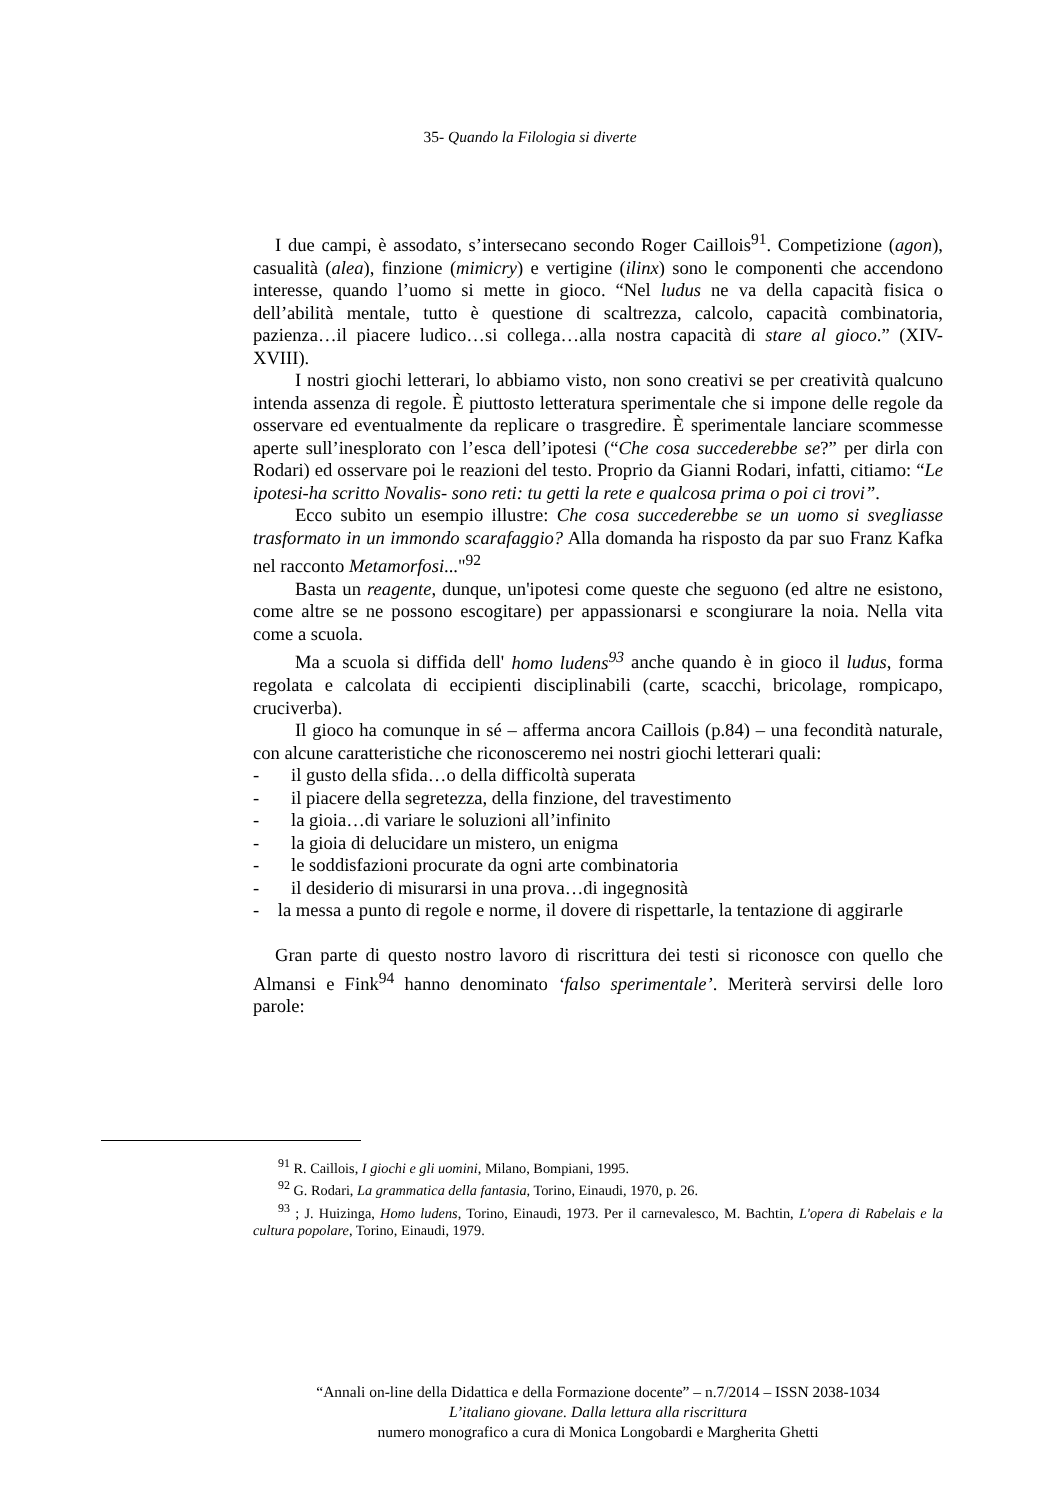35- Quando la Filologia si diverte
I due campi, è assodato, s’intersecano secondo Roger Caillois<sup>91</sup>. Competizione (agon), casualità (alea), finzione (mimicry) e vertigine (ilinx) sono le componenti che accendono interesse, quando l’uomo si mette in gioco. “Nel ludus ne va della capacità fisica o dell’abilità mentale, tutto è questione di scaltrezza, calcolo, capacità combinatoria, pazienza…il piacere ludico…si collega…alla nostra capacità di stare al gioco.” (XIV-XVIII).
I nostri giochi letterari, lo abbiamo visto, non sono creativi se per creatività qualcuno intenda assenza di regole. È piuttosto letteratura sperimentale che si impone delle regole da osservare ed eventualmente da replicare o trasgredire. È sperimentale lanciare scommesse aperte sull’inesplorato con l’esca dell’ipotesi (“Che cosa succederebbe se?” per dirla con Rodari) ed osservare poi le reazioni del testo. Proprio da Gianni Rodari, infatti, citiamo: “Le ipotesi-ha scritto Novalis- sono reti: tu getti la rete e qualcosa prima o poi ci trovi”.
Ecco subito un esempio illustre: Che cosa succederebbe se un uomo si svegliasse trasformato in un immondo scarafaggio? Alla domanda ha risposto da par suo Franz Kafka nel racconto Metamorfosi..."<sup>92</sup>
Basta un reagente, dunque, un'ipotesi come queste che seguono (ed altre ne esistono, come altre se ne possono escogitare) per appassionarsi e scongiurare la noia. Nella vita come a scuola.
Ma a scuola si diffida dell' homo ludens<sup>93</sup> anche quando è in gioco il ludus, forma regolata e calcolata di eccipienti disciplinabili (carte, scacchi, bricolage, rompicapo, cruciverba).
Il gioco ha comunque in sé – afferma ancora Caillois (p.84) – una fecondità naturale, con alcune caratteristiche che riconosceremo nei nostri giochi letterari quali:
- il gusto della sfida…o della difficoltà superata
- il piacere della segretezza, della finzione, del travestimento
- la gioia…di variare le soluzioni all’infinito
- la gioia di delucidare un mistero, un enigma
- le soddisfazioni procurate da ogni arte combinatoria
- il desiderio di misurarsi in una prova…di ingegnosità
- la messa a punto di regole e norme, il dovere di rispettarle, la tentazione di aggirarle
Gran parte di questo nostro lavoro di riscrittura dei testi si riconosce con quello che Almansi e Fink<sup>94</sup> hanno denominato ‘falso sperimentale’. Meriterà servirsi delle loro parole:
<sup>91</sup> R. Caillois, I giochi e gli uomini, Milano, Bompiani, 1995.
<sup>92</sup> G. Rodari, La grammatica della fantasia, Torino, Einaudi, 1970, p. 26.
<sup>93</sup> ; J. Huizinga, Homo ludens, Torino, Einaudi, 1973. Per il carnevalesco, M. Bachtin, L'opera di Rabelais e la cultura popolare, Torino, Einaudi, 1979.
“Annali on-line della Didattica e della Formazione docente” – n.7/2014 – ISSN 2038-1034
L’italiano giovane. Dalla lettura alla riscrittura
numero monografico a cura di Monica Longobardi e Margherita Ghetti